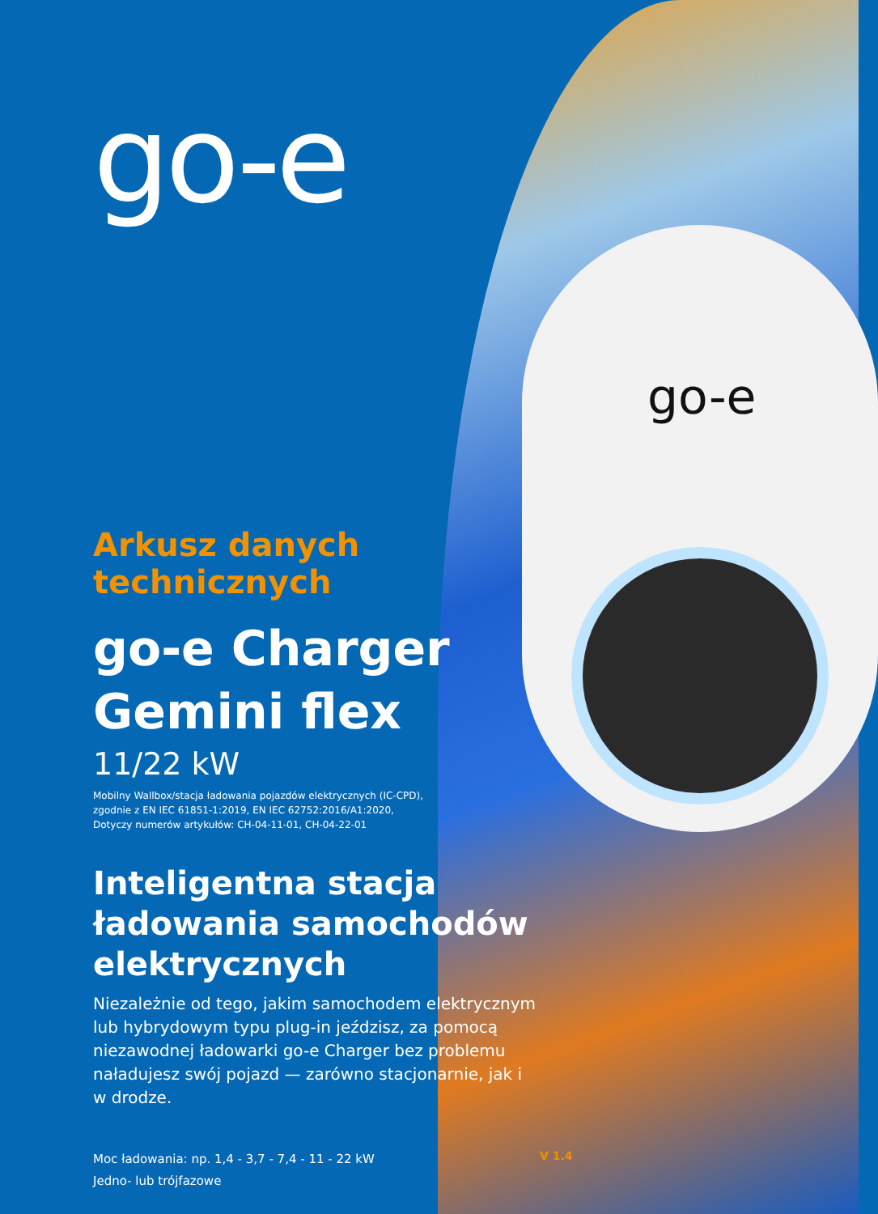go-e
go-e
Arkusz danych
technicznych
go-e Charger
Gemini flex
11/22 kW
Mobilny Wallbox/stacja ładowania pojazdów elektrycznych (IC-CPD),
zgodnie z EN IEC 61851-1:2019, EN IEC 62752:2016/A1:2020,
Dotyczy numerów artykułów: CH-04-11-01, CH-04-22-01
Inteligentna stacja
ładowania samochodów
elektrycznych
Niezależnie od tego, jakim samochodem elektrycznym lub hybrydowym typu plug-in jeździsz, za pomocą niezawodnej ładowarki go-e Charger bez problemu naładujesz swój pojazd — zarówno stacjonarnie, jak i w drodze.
Moc ładowania: np. 1,4 - 3,7 - 7,4 - 11 - 22 kW
Jedno- lub trójfazowe
V 1.4